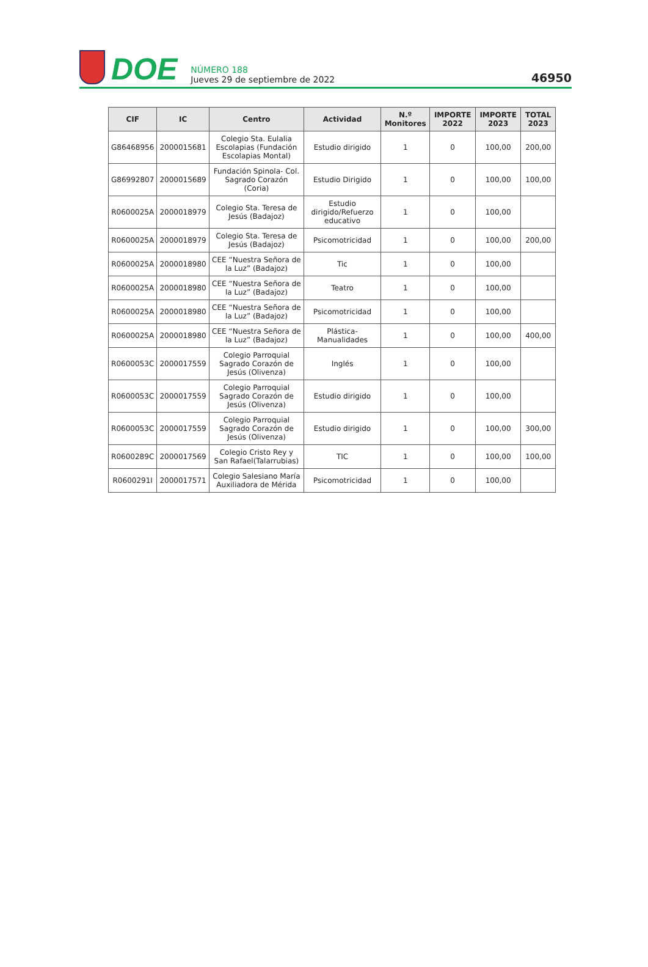DOE
NÚMERO 188
Jueves 29 de septiembre de 2022
46950
| CIF | IC | Centro | Actividad | N.º Monitores | IMPORTE 2022 | IMPORTE 2023 | TOTAL 2023 |
| --- | --- | --- | --- | --- | --- | --- | --- |
| G86468956 | 2000015681 | Colegio Sta. Eulalia Escolapias (Fundación Escolapias Montal) | Estudio dirigido | 1 | 0 | 100,00 | 200,00 |
| G86992807 | 2000015689 | Fundación Spinola- Col. Sagrado Corazón (Coria) | Estudio Dirigido | 1 | 0 | 100,00 | 100,00 |
| R0600025A | 2000018979 | Colegio Sta. Teresa de Jesús (Badajoz) | Estudio dirigido/Refuerzo educativo | 1 | 0 | 100,00 | |
| R0600025A | 2000018979 | Colegio Sta. Teresa de Jesús (Badajoz) | Psicomotricidad | 1 | 0 | 100,00 | 200,00 |
| R0600025A | 2000018980 | CEE “Nuestra Señora de la Luz” (Badajoz) | Tic | 1 | 0 | 100,00 | |
| R0600025A | 2000018980 | CEE “Nuestra Señora de la Luz” (Badajoz) | Teatro | 1 | 0 | 100,00 | |
| R0600025A | 2000018980 | CEE “Nuestra Señora de la Luz” (Badajoz) | Psicomotricidad | 1 | 0 | 100,00 | |
| R0600025A | 2000018980 | CEE “Nuestra Señora de la Luz” (Badajoz) | Plástica-Manualidades | 1 | 0 | 100,00 | 400,00 |
| R0600053C | 2000017559 | Colegio Parroquial Sagrado Corazón de Jesús (Olivenza) | Inglés | 1 | 0 | 100,00 | |
| R0600053C | 2000017559 | Colegio Parroquial Sagrado Corazón de Jesús (Olivenza) | Estudio dirigido | 1 | 0 | 100,00 | |
| R0600053C | 2000017559 | Colegio Parroquial Sagrado Corazón de Jesús (Olivenza) | Estudio dirigido | 1 | 0 | 100,00 | 300,00 |
| R0600289C | 2000017569 | Colegio Cristo Rey y San Rafael(Talarrubias) | TIC | 1 | 0 | 100,00 | 100,00 |
| R0600291I | 2000017571 | Colegio Salesiano María Auxiliadora de Mérida | Psicomotricidad | 1 | 0 | 100,00 | |